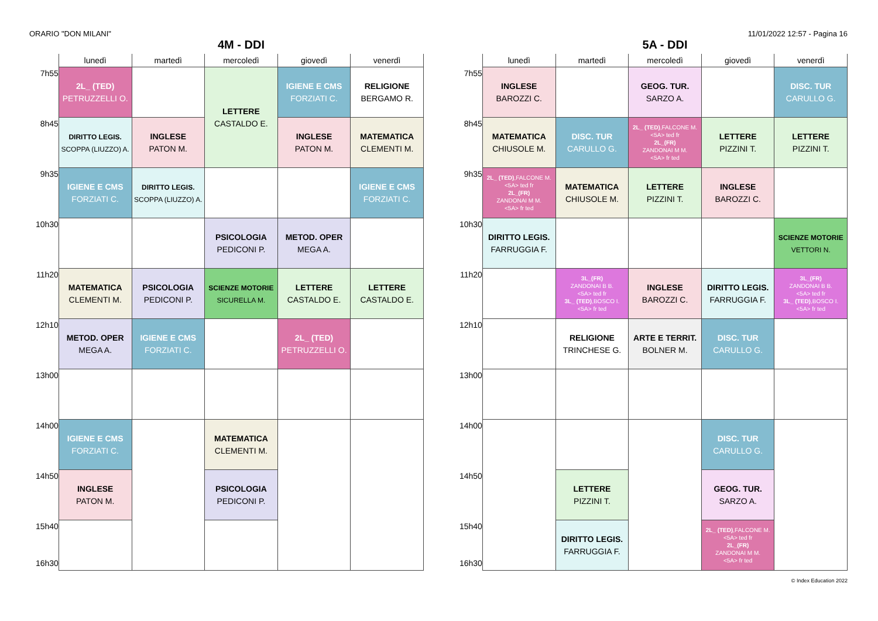ORARIO "DON MILANI" 11/01/2022 12:57 - Pagina 16
4M - DDI
| | lunedì | martedì | mercoledì | giovedì | venerdì |
| --- | --- | --- | --- | --- | --- |
| 7h55 | 2L_ (TED) PETRUZZELLI O. | | LETTERE CASTALDO E. | IGIENE E CMS FORZIATI C. | RELIGIONE BERGAMO R. |
| 8h45 | DIRITTO LEGIS. SCOPPA (LIUZZO) A. | INGLESE PATON M. | | INGLESE PATON M. | MATEMATICA CLEMENTI M. |
| 9h35 | IGIENE E CMS FORZIATI C. | DIRITTO LEGIS. SCOPPA (LIUZZO) A. | | | IGIENE E CMS FORZIATI C. |
| 10h30 | | | PSICOLOGIA PEDICONI P. | METOD. OPER MEGA A. | |
| 11h20 | MATEMATICA CLEMENTI M. | PSICOLOGIA PEDICONI P. | SCIENZE MOTORIE SICURELLA M. | LETTERE CASTALDO E. | LETTERE CASTALDO E. |
| 12h10 | METOD. OPER MEGA A. | IGIENE E CMS FORZIATI C. | | 2L_ (TED) PETRUZZELLI O. | |
| 13h00 | | | | | |
| 14h00 | IGIENE E CMS FORZIATI C. | | MATEMATICA CLEMENTI M. | | |
| 14h50 | INGLESE PATON M. | | PSICOLOGIA PEDICONI P. | | |
| 15h40 16h30 | | | | | |
5A - DDI
| | lunedì | martedì | mercoledì | giovedì | venerdì |
| --- | --- | --- | --- | --- | --- |
| 7h55 | INGLESE BAROZZI C. | | GEOG. TUR. SARZO A. | | DISC. TUR CARULLO G. |
| 8h45 | MATEMATICA CHIUSOLE M. | DISC. TUR CARULLO G. | 2L_ (TED) ,FALCONE M. <5A> ted fr 2L_(FR) ZANDONAI M M. <5A> fr ted | LETTERE PIZZINI T. | LETTERE PIZZINI T. |
| 9h35 | 2L_ (TED) ,FALCONE M. <5A> ted fr 2L_(FR) ZANDONAI M M. <5A> fr ted | MATEMATICA CHIUSOLE M. | LETTERE PIZZINI T. | INGLESE BAROZZI C. | |
| 10h30 | DIRITTO LEGIS. FARRUGGIA F. | | | | SCIENZE MOTORIE VETTORI N. |
| 11h20 | | 3L_(FR) ZANDONAI B B. <5A> ted fr 3L_ (TED) ,BOSCO I. <5A> fr ted | INGLESE BAROZZI C. | DIRITTO LEGIS. FARRUGGIA F. | 3L_(FR) ZANDONAI B B. <5A> ted fr 3L_ (TED) ,BOSCO I. <5A> fr ted |
| 12h10 | | RELIGIONE TRINCHESE G. | ARTE E TERRIT. BOLNER M. | DISC. TUR CARULLO G. | |
| 13h00 | | | | | |
| 14h00 | | | | DISC. TUR CARULLO G. | |
| 14h50 | | LETTERE PIZZINI T. | | GEOG. TUR. SARZO A. | |
| 15h40 16h30 | | DIRITTO LEGIS. FARRUGGIA F. | | 2L_ (TED) ,FALCONE M. <5A> ted fr 2L_(FR) ZANDONAI M M. <5A> fr ted | |
© Index Education 2022